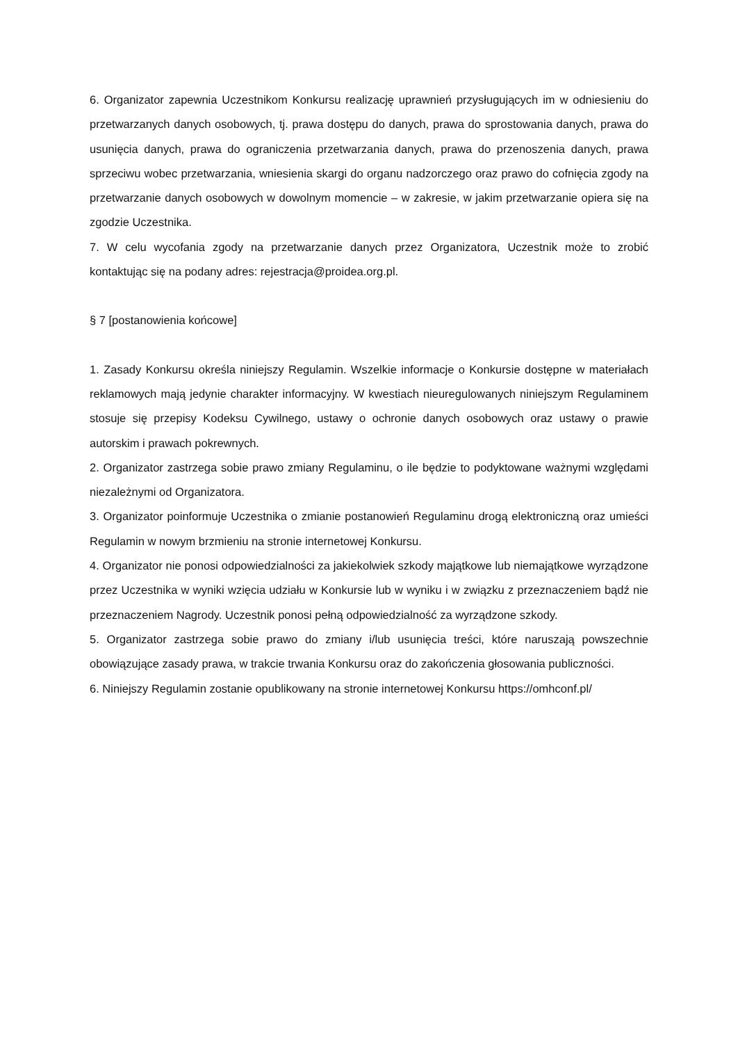6. Organizator zapewnia Uczestnikom Konkursu realizację uprawnień przysługujących im w odniesieniu do przetwarzanych danych osobowych, tj. prawa dostępu do danych, prawa do sprostowania danych, prawa do usunięcia danych, prawa do ograniczenia przetwarzania danych, prawa do przenoszenia danych, prawa sprzeciwu wobec przetwarzania, wniesienia skargi do organu nadzorczego oraz prawo do cofnięcia zgody na przetwarzanie danych osobowych w dowolnym momencie – w zakresie, w jakim przetwarzanie opiera się na zgodzie Uczestnika.
7. W celu wycofania zgody na przetwarzanie danych przez Organizatora, Uczestnik może to zrobić kontaktując się na podany adres: rejestracja@proidea.org.pl.
§ 7 [postanowienia końcowe]
1. Zasady Konkursu określa niniejszy Regulamin. Wszelkie informacje o Konkursie dostępne w materiałach reklamowych mają jedynie charakter informacyjny. W kwestiach nieuregulowanych niniejszym Regulaminem stosuje się przepisy Kodeksu Cywilnego, ustawy o ochronie danych osobowych oraz ustawy o prawie autorskim i prawach pokrewnych.
2. Organizator zastrzega sobie prawo zmiany Regulaminu, o ile będzie to podyktowane ważnymi względami niezależnymi od Organizatora.
3. Organizator poinformuje Uczestnika o zmianie postanowień Regulaminu drogą elektroniczną oraz umieści Regulamin w nowym brzmieniu na stronie internetowej Konkursu.
4. Organizator nie ponosi odpowiedzialności za jakiekolwiek szkody majątkowe lub niemajątkowe wyrządzone przez Uczestnika w wyniki wzięcia udziału w Konkursie lub w wyniku i w związku z przeznaczeniem bądź nie przeznaczeniem Nagrody. Uczestnik ponosi pełną odpowiedzialność za wyrządzone szkody.
5. Organizator zastrzega sobie prawo do zmiany i/lub usunięcia treści, które naruszają powszechnie obowiązujące zasady prawa, w trakcie trwania Konkursu oraz do zakończenia głosowania publiczności.
6. Niniejszy Regulamin zostanie opublikowany na stronie internetowej Konkursu https://omhconf.pl/